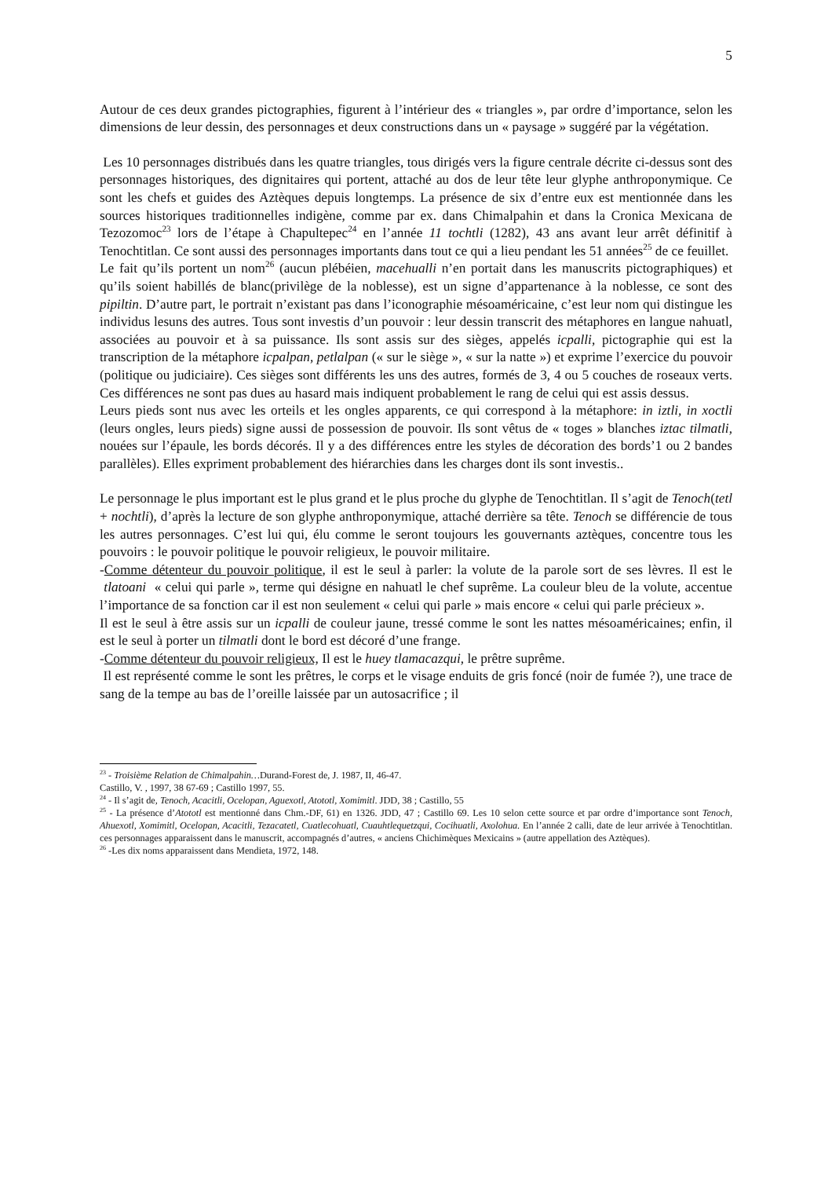5
Autour de ces deux grandes pictographies, figurent à l’intérieur des « triangles », par ordre d’importance, selon les dimensions de leur dessin, des personnages et deux constructions dans un « paysage » suggéré par la végétation.
Les 10 personnages distribués dans les quatre triangles, tous dirigés vers la figure centrale décrite ci-dessus sont des personnages historiques, des dignitaires qui portent, attaché au dos de leur tête leur glyphe anthroponymique. Ce sont les chefs et guides des Aztèques depuis longtemps. La présence de six d’entre eux est mentionnée dans les sources historiques traditionnelles indigène, comme par ex. dans Chimalpahin et dans la Cronica Mexicana de Tezozomoc<sup>23</sup> lors de l’étape à Chapultepec<sup>24</sup> en l’année 11 tochtli (1282), 43 ans avant leur arrêt définitif à Tenochtitlan. Ce sont aussi des personnages importants dans tout ce qui a lieu pendant les 51 années<sup>25</sup> de ce feuillet.
Le fait qu’ils portent un nom<sup>26</sup> (aucun plébéien, macehualli n’en portait dans les manuscrits pictographiques) et qu’ils soient habillés de blanc(privilège de la noblesse), est un signe d’appartenance à la noblesse, ce sont des pipiltin. D’autre part, le portrait n’existant pas dans l’iconographie mésoaméricaine, c’est leur nom qui distingue les individus lesuns des autres. Tous sont investis d’un pouvoir : leur dessin transcrit des métaphores en langue nahuatl, associées au pouvoir et à sa puissance. Ils sont assis sur des sièges, appelés icpalli, pictographie qui est la transcription de la métaphore icpalpan, petlalpan (« sur le siège », « sur la natte ») et exprime l’exercice du pouvoir (politique ou judiciaire). Ces sièges sont différents les uns des autres, formés de 3, 4 ou 5 couches de roseaux verts. Ces différences ne sont pas dues au hasard mais indiquent probablement le rang de celui qui est assis dessus.
Leurs pieds sont nus avec les orteils et les ongles apparents, ce qui correspond à la métaphore: in iztli, in xoctli (leurs ongles, leurs pieds) signe aussi de possession de pouvoir. Ils sont vêtus de « toges » blanches iztac tilmatli, nouées sur l’épaule, les bords décorés. Il y a des différences entre les styles de décoration des bords’1 ou 2 bandes parallèles). Elles expriment probablement des hiérarchies dans les charges dont ils sont investis..
Le personnage le plus important est le plus grand et le plus proche du glyphe de Tenochtitlan. Il s’agit de Tenoch(tetl + nochtli), d’après la lecture de son glyphe anthroponymique, attaché derrière sa tête. Tenoch se différencie de tous les autres personnages. C’est lui qui, élu comme le seront toujours les gouvernants aztèques, concentre tous les pouvoirs : le pouvoir politique le pouvoir religieux, le pouvoir militaire.
-Comme détenteur du pouvoir politique, il est le seul à parler: la volute de la parole sort de ses lèvres. Il est le tlatoani « celui qui parle », terme qui désigne en nahuatl le chef suprême. La couleur bleu de la volute, accentue l’importance de sa fonction car il est non seulement « celui qui parle » mais encore « celui qui parle précieux ».
Il est le seul à être assis sur un icpalli de couleur jaune, tressé comme le sont les nattes mésoaméricaines; enfin, il est le seul à porter un tilmatli dont le bord est décoré d’une frange.
-Comme détenteur du pouvoir religieux, Il est le huey tlamacazqui, le prêtre suprême.
Il est représenté comme le sont les prêtres, le corps et le visage enduits de gris foncé (noir de fumée ?), une trace de sang de la tempe au bas de l’oreille laissée par un autosacrifice ; il
<sup>23</sup> - Troisième Relation de Chimalpahin…Durand-Forest de, J. 1987, II, 46-47.
Castillo, V. , 1997, 38 67-69 ; Castillo 1997, 55.
<sup>24</sup> - Il s’agit de, Tenoch, Acacitli, Ocelopan, Aguexotl, Atototl, Xomimitl. JDD, 38 ; Castillo, 55
<sup>25</sup> - La présence d’Atototl est mentionné dans Chm.-DF, 61) en 1326. JDD, 47 ; Castillo 69. Les 10 selon cette source et par ordre d’importance sont Tenoch, Ahuexotl, Xomimitl, Ocelopan, Acacitli, Tezacatetl, Cuatlecohuatl, Cuauhtlequetzqui, Cocihuatli, Axolohua. En l’année 2 calli, date de leur arrivée à Tenochtitlan. ces personnages apparaissent dans le manuscrit, accompagnés d’autres, « anciens Chichimèques Mexicains » (autre appellation des Aztèques).
<sup>26</sup> -Les dix noms apparaissent dans Mendieta, 1972, 148.